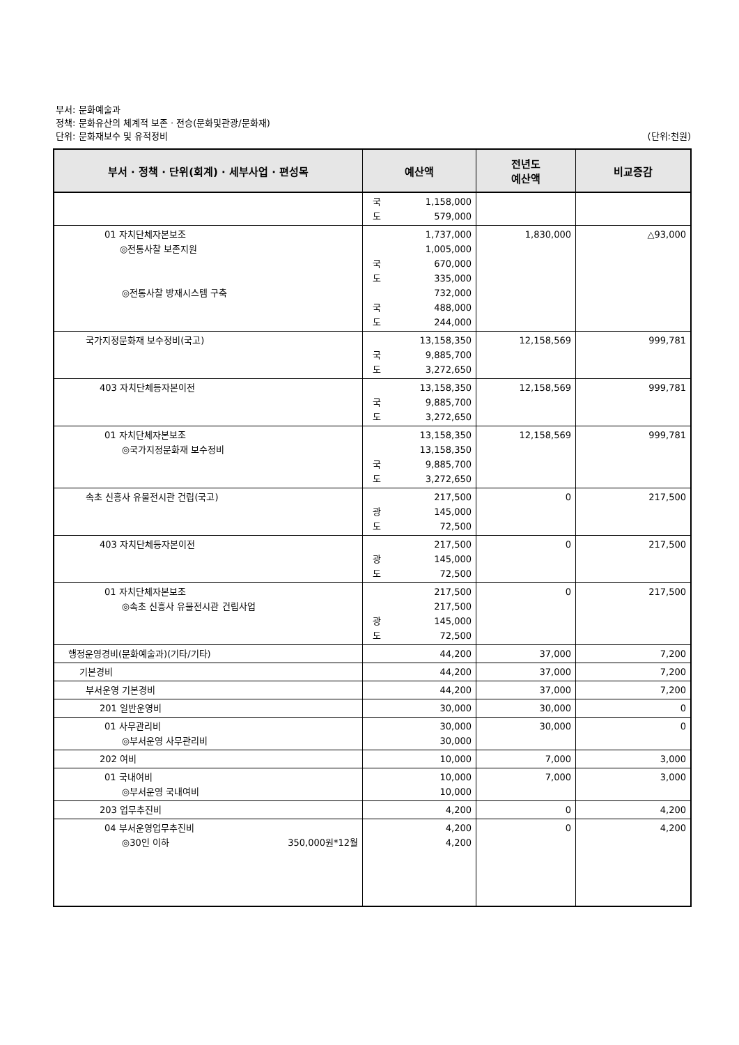부서: 문화예술과
정책: 문화유산의 체계적 보존 · 전승(문화및관광/문화재)
단위: 문화재보수 및 유적정비 (단위:천원)
| 부서 · 정책 · 단위(회계) · 세부사업 · 편성목 | 예산액 | 전년도 예산액 | 비교증감 |
| --- | --- | --- | --- |
| | 국 1,158,000 도 579,000 | | |
| 01 자치단체자본보조 ◎전통사찰 보존지원 ◎전통사찰 방재시스템 구축 | 1,737,000 1,005,000 국 670,000 도 335,000 732,000 국 488,000 도 244,000 | 1,830,000 | △93,000 |
| 국가지정문화재 보수정비(국고) | 13,158,350 국 9,885,700 도 3,272,650 | 12,158,569 | 999,781 |
| 403 자치단체등자본이전 | 13,158,350 국 9,885,700 도 3,272,650 | 12,158,569 | 999,781 |
| 01 자치단체자본보조 ◎국가지정문화재 보수정비 | 13,158,350 13,158,350 국 9,885,700 도 3,272,650 | 12,158,569 | 999,781 |
| 속초 신흥사 유물전시관 건립(국고) | 217,500 광 145,000 도 72,500 | 0 | 217,500 |
| 403 자치단체등자본이전 | 217,500 광 145,000 도 72,500 | 0 | 217,500 |
| 01 자치단체자본보조 ◎속초 신흥사 유물전시관 건립사업 | 217,500 217,500 광 145,000 도 72,500 | 0 | 217,500 |
| 행정운영경비(문화예술과)(기타/기타) | 44,200 | 37,000 | 7,200 |
| 기본경비 | 44,200 | 37,000 | 7,200 |
| 부서운영 기본경비 | 44,200 | 37,000 | 7,200 |
| 201 일반운영비 | 30,000 | 30,000 | 0 |
| 01 사무관리비 ◎부서운영 사무관리비 | 30,000 30,000 | 30,000 | 0 |
| 202 여비 | 10,000 | 7,000 | 3,000 |
| 01 국내여비 ◎부서운영 국내여비 | 10,000 10,000 | 7,000 | 3,000 |
| 203 업무추진비 | 4,200 | 0 | 4,200 |
| 04 부서운영업무추진비 ◎30인 이하 350,000원*12월 | 4,200 4,200 | 0 | 4,200 |